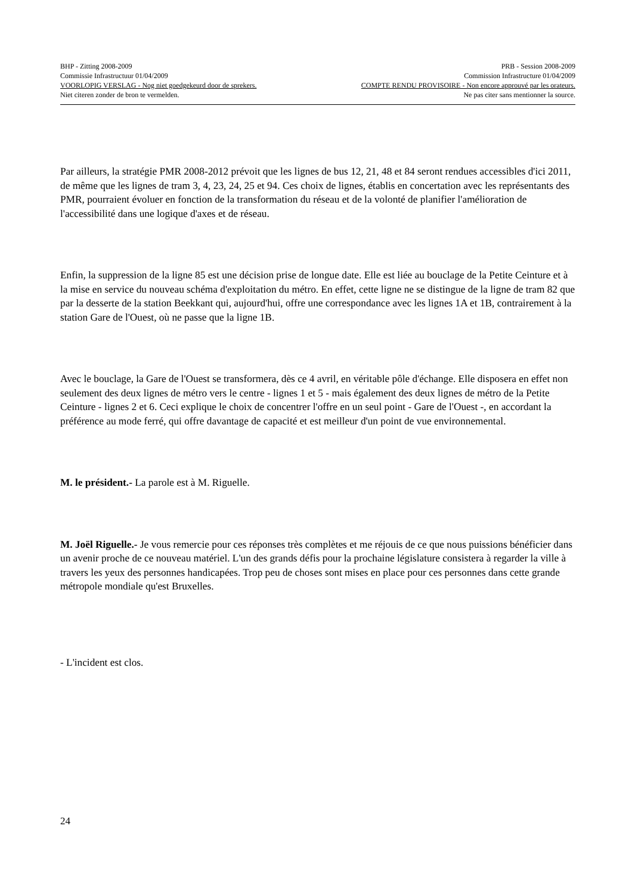BHP - Zitting 2008-2009 PRB - Session 2008-2009
Commissie Infrastructuur 01/04/2009 Commission Infrastructure 01/04/2009
VOORLOPIG VERSLAG - Nog niet goedgekeurd door de sprekers. COMPTE RENDU PROVISOIRE - Non encore approuvé par les orateurs.
Niet citeren zonder de bron te vermelden. Ne pas citer sans mentionner la source.
Par ailleurs, la stratégie PMR 2008-2012 prévoit que les lignes de bus 12, 21, 48 et 84 seront rendues accessibles d'ici 2011, de même que les lignes de tram 3, 4, 23, 24, 25 et 94. Ces choix de lignes, établis en concertation avec les représentants des PMR, pourraient évoluer en fonction de la transformation du réseau et de la volonté de planifier l'amélioration de l'accessibilité dans une logique d'axes et de réseau.
Enfin, la suppression de la ligne 85 est une décision prise de longue date. Elle est liée au bouclage de la Petite Ceinture et à la mise en service du nouveau schéma d'exploitation du métro. En effet, cette ligne ne se distingue de la ligne de tram 82 que par la desserte de la station Beekkant qui, aujourd'hui, offre une correspondance avec les lignes 1A et 1B, contrairement à la station Gare de l'Ouest, où ne passe que la ligne 1B.
Avec le bouclage, la Gare de l'Ouest se transformera, dès ce 4 avril, en véritable pôle d'échange. Elle disposera en effet non seulement des deux lignes de métro vers le centre - lignes 1 et 5 - mais également des deux lignes de métro de la Petite Ceinture - lignes 2 et 6. Ceci explique le choix de concentrer l'offre en un seul point - Gare de l'Ouest -, en accordant la préférence au mode ferré, qui offre davantage de capacité et est meilleur d'un point de vue environnemental.
M. le président.- La parole est à M. Riguelle.
M. Joël Riguelle.- Je vous remercie pour ces réponses très complètes et me réjouis de ce que nous puissions bénéficier dans un avenir proche de ce nouveau matériel. L'un des grands défis pour la prochaine législature consistera à regarder la ville à travers les yeux des personnes handicapées. Trop peu de choses sont mises en place pour ces personnes dans cette grande métropole mondiale qu'est Bruxelles.
- L'incident est clos.
24